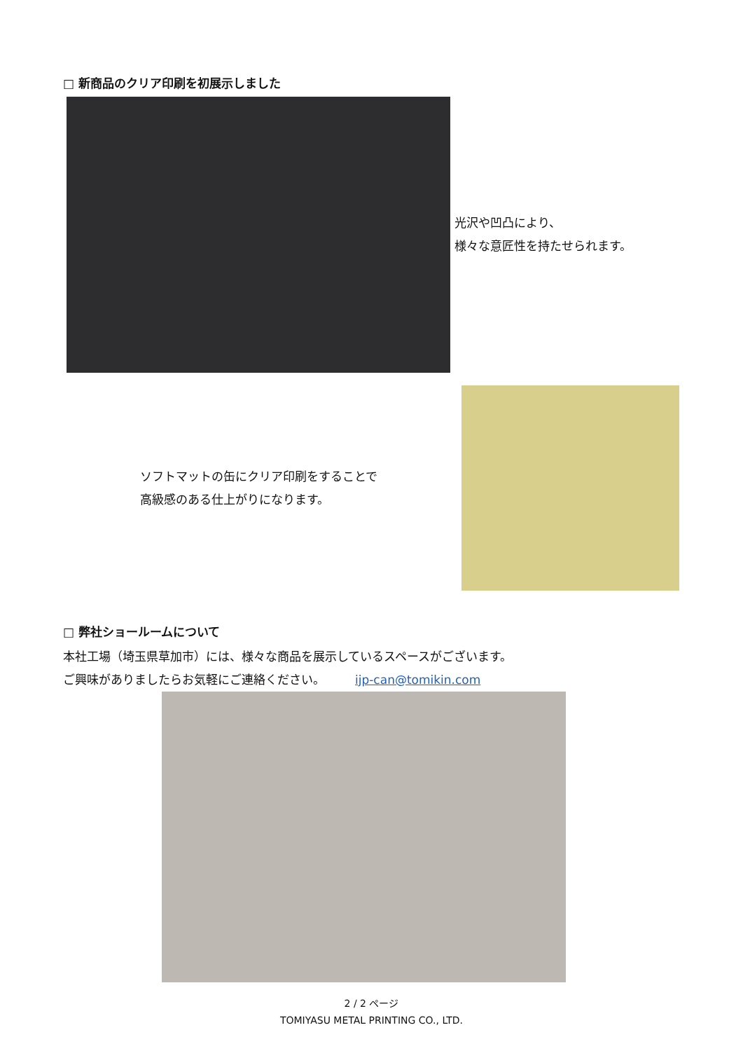□ 新商品のクリア印刷を初展示しました
光沢や凹凸により、
様々な意匠性を持たせられます。
ソフトマットの缶にクリア印刷をすることで
高級感のある仕上がりになります。
□ 弊社ショールームについて
本社工場（埼玉県草加市）には、様々な商品を展示しているスペースがございます。
ご興味がありましたらお気軽にご連絡ください。　　　ijp-can@tomikin.com
2 / 2 ページ
TOMIYASU METAL PRINTING CO., LTD.